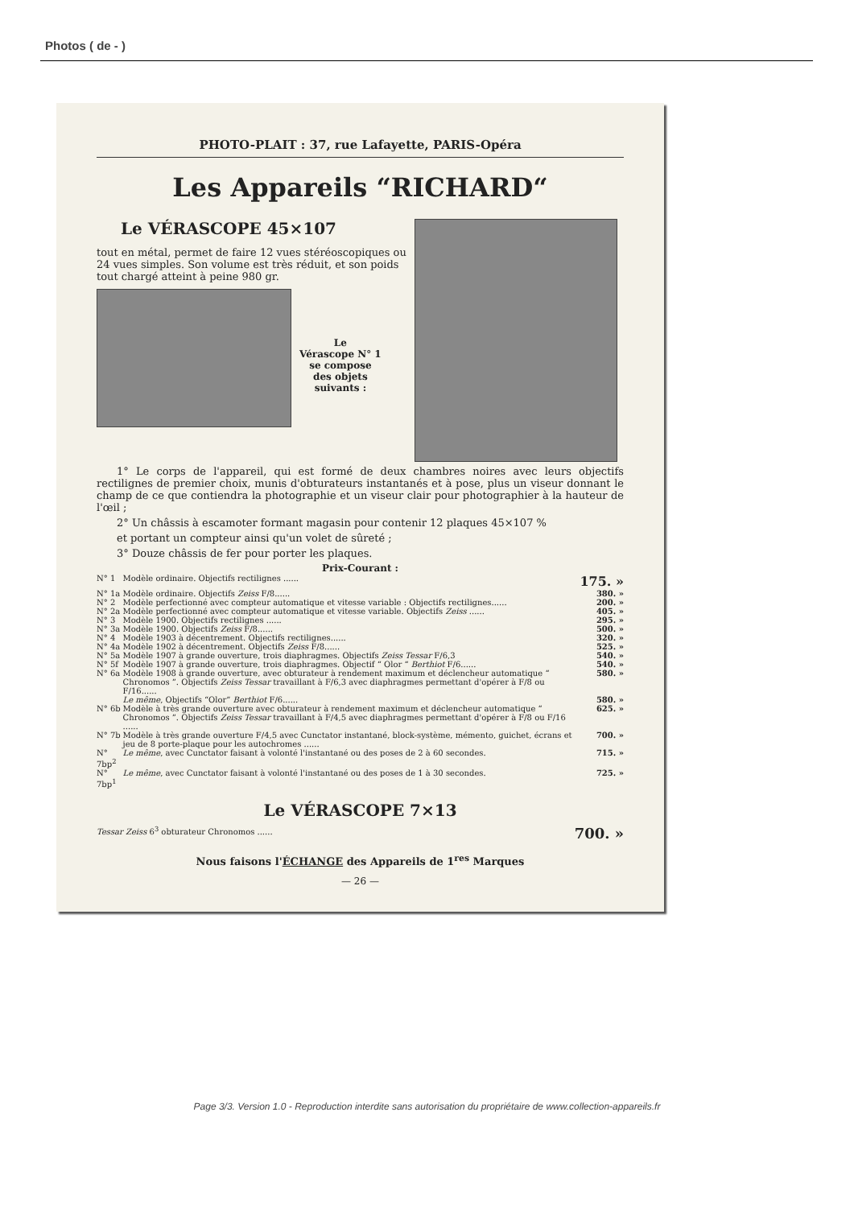Photos ( de - )
PHOTO-PLAIT : 37, rue Lafayette, PARIS-Opéra
Les Appareils “RICHARD“
Le VÉRASCOPE 45×107
tout en métal, permet de faire 12 vues stéréoscopiques ou 24 vues simples. Son volume est très réduit, et son poids tout chargé atteint à peine 980 gr.
Le
Vérascope N° 1
se compose
des objets
suivants :
1° Le corps de l'appareil, qui est formé de deux chambres noires avec leurs objectifs rectilignes de premier choix, munis d'obturateurs instantanés et à pose, plus un viseur donnant le champ de ce que contiendra la photographie et un viseur clair pour photographier à la hauteur de l'œil ;
2° Un châssis à escamoter formant magasin pour contenir 12 plaques 45×107 %
et portant un compteur ainsi qu'un volet de sûreté ;
3° Douze châssis de fer pour porter les plaques.
Prix-Courant :
| N° 1 | Modèle ordinaire. Objectifs rectilignes ...... | 175. » |
| N° 1a | Modèle ordinaire. Objectifs Zeiss F/8...... | 380. » |
| N° 2 | Modèle perfectionné avec compteur automatique et vitesse variable : Objectifs rectilignes...... | 200. » |
| N° 2a | Modèle perfectionné avec compteur automatique et vitesse variable. Objectifs Zeiss ...... | 405. » |
| N° 3 | Modèle 1900. Objectifs rectilignes ...... | 295. » |
| N° 3a | Modèle 1900. Objectifs Zeiss F/8...... | 500. » |
| N° 4 | Modèle 1903 à décentrement. Objectifs rectilignes...... | 320. » |
| N° 4a | Modèle 1902 à décentrement. Objectifs Zeiss F/8...... | 525. » |
| N° 5a | Modèle 1907 à grande ouverture, trois diaphragmes. Objectifs Zeiss Tessar F/6,3 | 540. » |
| N° 5f | Modèle 1907 à grande ouverture, trois diaphragmes. Objectif “ Olor “ Berthiot F/6...... | 540. » |
| N° 6a | Modèle 1908 à grande ouverture, avec obturateur à rendement maximum et déclencheur automatique “ Chronomos ”. Objectifs Zeiss Tessar travaillant à F/6,3 avec diaphragmes permettant d'opérer à F/8 ou F/16...... | 580. » |
| | Le même , Objectifs “Olor” Berthiot F/6...... | 580. » |
| N° 6b | Modèle à très grande ouverture avec obturateur à rendement maximum et déclencheur automatique “ Chronomos ”. Objectifs Zeiss Tessar travaillant à F/4,5 avec diaphragmes permettant d'opérer à F/8 ou F/16 ...... | 625. » |
| N° 7b | Modèle à très grande ouverture F/4,5 avec Cunctator instantané, block-système, mémento, guichet, écrans et jeu de 8 porte-plaque pour les autochromes ...... | 700. » |
| N° 7bp<sup>2</sup> | Le même , avec Cunctator faisant à volonté l'instantané ou des poses de 2 à 60 secondes. | 715. » |
| N° 7bp<sup>1</sup> | Le même , avec Cunctator faisant à volonté l'instantané ou des poses de 1 à 30 secondes. | 725. » |
Le VÉRASCOPE 7×13
| Tessar Zeiss 6<sup>3</sup> obturateur Chronomos ...... | 700. » |
Nous faisons l'ÉCHANGE des Appareils de 1<sup>res</sup> Marques
— 26 —
Page 3/3. Version 1.0 - Reproduction interdite sans autorisation du propriétaire de www.collection-appareils.fr